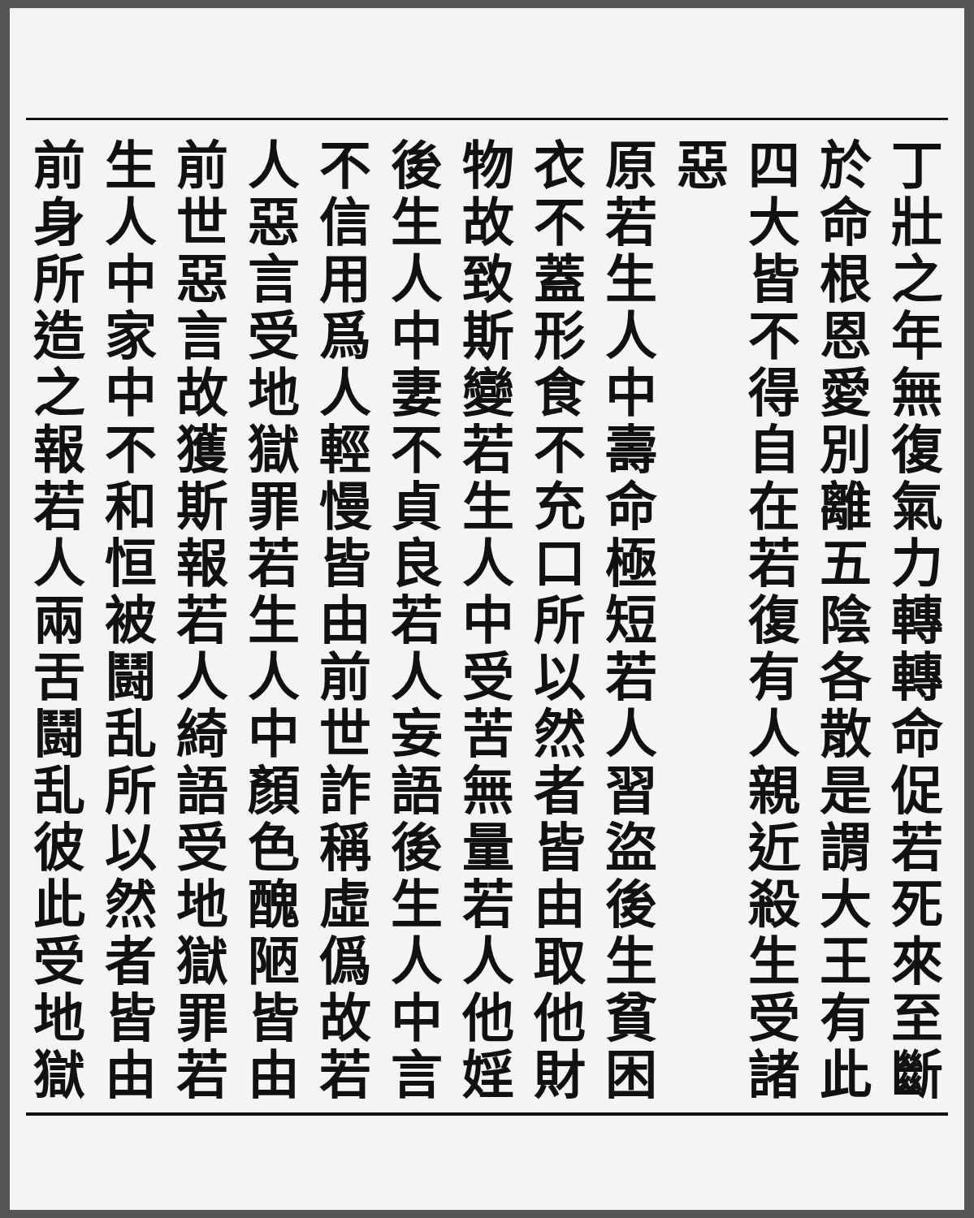丁壯之年無復氣力轉轉命促若死來至斷
於命根恩愛別離五陰各散是謂大王有此
四大皆不得自在若復有人親近殺生受諸惡
原若生人中壽命極短若人習盜後生貧困
衣不蓋形食不充口所以然者皆由取他財
物故致斯變若生人中受苦無量若人他婬
後生人中妻不貞良若人妄語後生人中言
不信用爲人輕慢皆由前世詐稱虛僞故若
人惡言受地獄罪若生人中顏色醜陋皆由
前世惡言故獲斯報若人綺語受地獄罪若
生人中家中不和恒被鬪乱所以然者皆由
前身所造之報若人兩舌鬪乱彼此受地獄